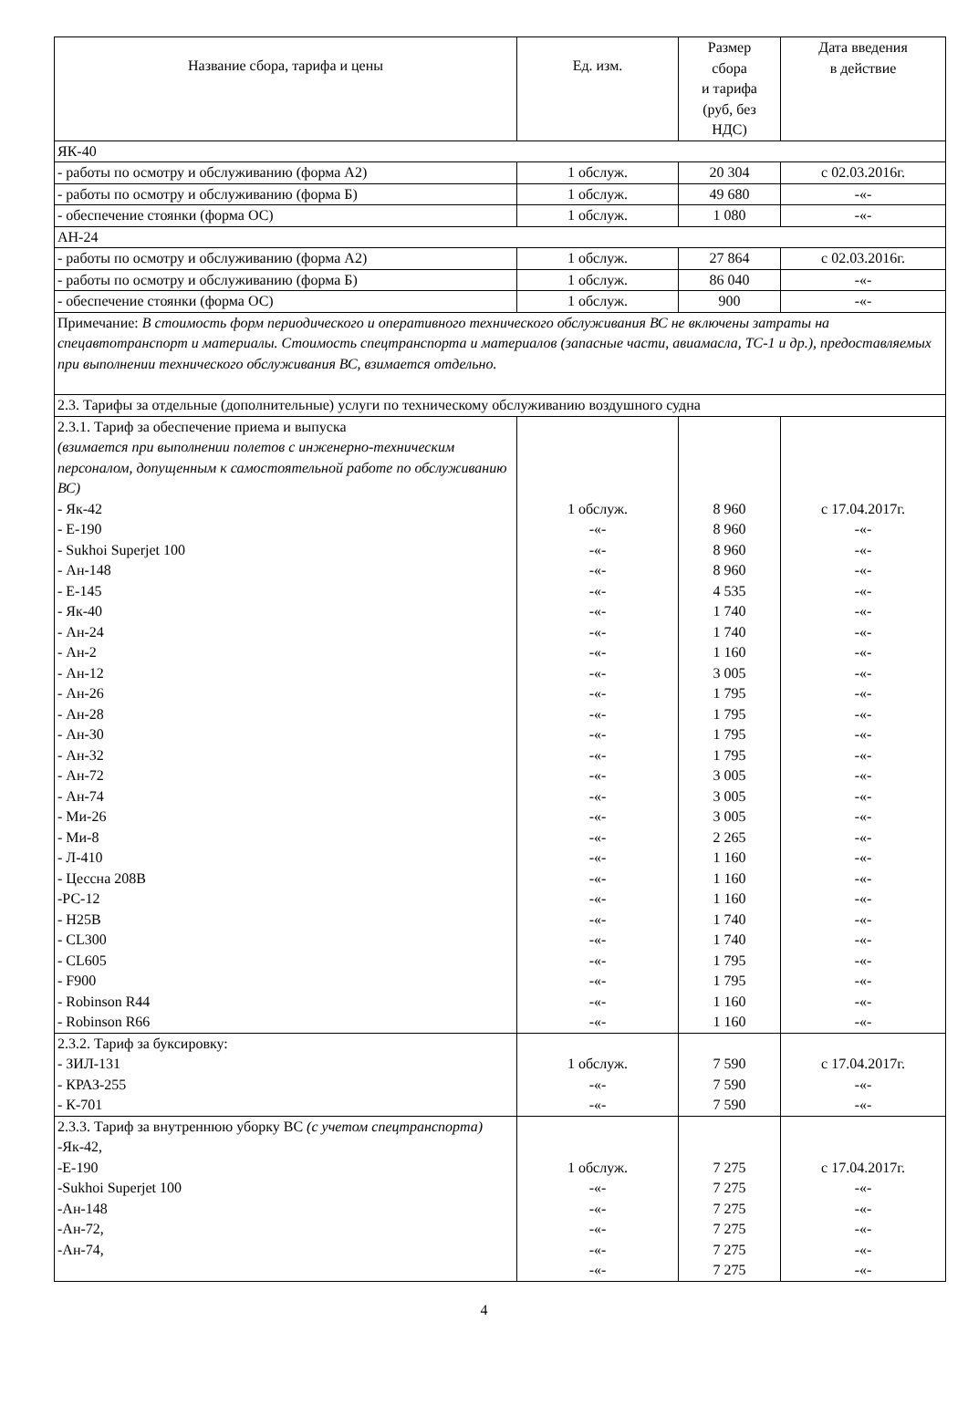| Название сбора, тарифа и цены | Ед. изм. | Размер сбора и тарифа (руб, без НДС) | Дата введения в действие |
| --- | --- | --- | --- |
| ЯК-40 | | | |
| - работы по осмотру и обслуживанию (форма А2) | 1 обслуж. | 20 304 | с 02.03.2016г. |
| - работы по осмотру и обслуживанию (форма Б) | 1 обслуж. | 49 680 | -«- |
| - обеспечение стоянки (форма ОС) | 1 обслуж. | 1 080 | -«- |
| АН-24 | | | |
| - работы по осмотру и обслуживанию (форма А2) | 1 обслуж. | 27 864 | с 02.03.2016г. |
| - работы по осмотру и обслуживанию (форма Б) | 1 обслуж. | 86 040 | -«- |
| - обеспечение стоянки (форма ОС) | 1 обслуж. | 900 | -«- |
| Примечание: В стоимость форм периодического и оперативного технического обслуживания ВС не включены затраты на спецавтотранспорт и материалы. Стоимость спецтранспорта и материалов (запасные части, авиамасла, ТС-1 и др.), предоставляемых при выполнении технического обслуживания ВС, взимается отдельно. | | | |
| 2.3. Тарифы за отдельные (дополнительные) услуги по техническому обслуживанию воздушного судна | | | |
| 2.3.1. Тариф за обеспечение приема и выпуска (взимается при выполнении полетов с инженерно-техническим персоналом, допущенным к самостоятельной работе по обслуживанию ВС) - Як-42 - Е-190 - Sukhoi Superjet 100 - Ан-148 - Е-145 - Як-40 - Ан-24 - Ан-2 - Ан-12 - Ан-26 - Ан-28 - Ан-30 - Ан-32 - Ан-72 - Ан-74 - Ми-26 - Ми-8 - Л-410 - Цессна 208В -РС-12 - Н25В - CL300 - CL605 - F900 - Robinson R44 - Robinson R66 | 1 обслуж. -«- -«- -«- -«- -«- -«- -«- -«- -«- -«- -«- -«- -«- -«- -«- -«- -«- -«- -«- -«- -«- -«- -«- -«- -«- | 8 960 8 960 8 960 8 960 4 535 1 740 1 740 1 160 3 005 1 795 1 795 1 795 1 795 3 005 3 005 3 005 2 265 1 160 1 160 1 160 1 740 1 740 1 795 1 795 1 160 1 160 | с 17.04.2017г. -«- -«- -«- -«- -«- -«- -«- -«- -«- -«- -«- -«- -«- -«- -«- -«- -«- -«- -«- -«- -«- -«- -«- -«- -«- |
| 2.3.2. Тариф за буксировку: - ЗИЛ-131 - КРАЗ-255 - К-701 | 1 обслуж. -«- -«- | 7 590 7 590 7 590 | с 17.04.2017г. -«- -«- |
| 2.3.3. Тариф за внутреннюю уборку ВС (с учетом спецтранспорта) -Як-42, -Е-190 -Sukhoi Superjet 100 -Ан-148 -Ан-72, -Ан-74, | 1 обслуж. -«- -«- -«- -«- -«- | 7 275 7 275 7 275 7 275 7 275 7 275 | с 17.04.2017г. -«- -«- -«- -«- -«- |
4